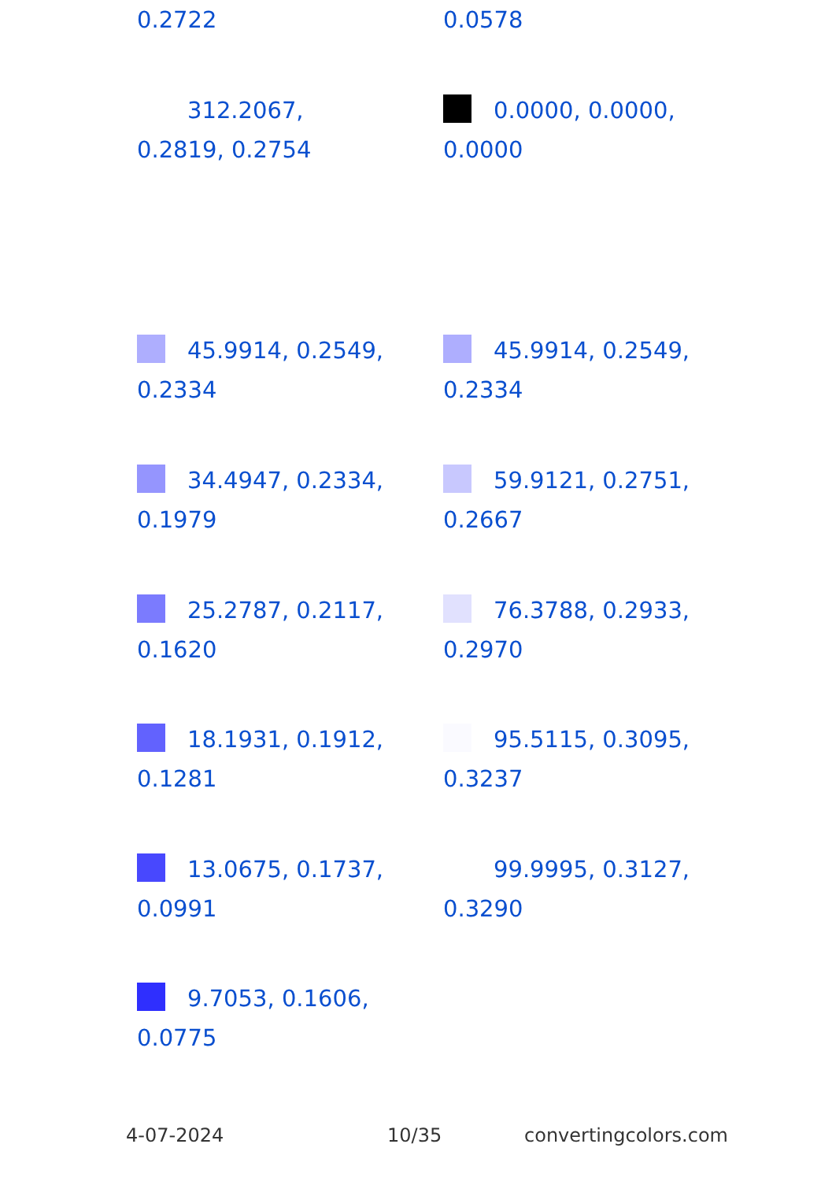0.2722 0.0578
312.2067, 0.2819, 0.2754
0.0000, 0.0000, 0.0000
45.9914, 0.2549, 0.2334
45.9914, 0.2549, 0.2334
34.4947, 0.2334, 0.1979
59.9121, 0.2751, 0.2667
25.2787, 0.2117, 0.1620
76.3788, 0.2933, 0.2970
18.1931, 0.1912, 0.1281
95.5115, 0.3095, 0.3237
13.0675, 0.1737, 0.0991
99.9995, 0.3127, 0.3290
9.7053, 0.1606, 0.0775
4-07-2024 10/35 convertingcolors.com